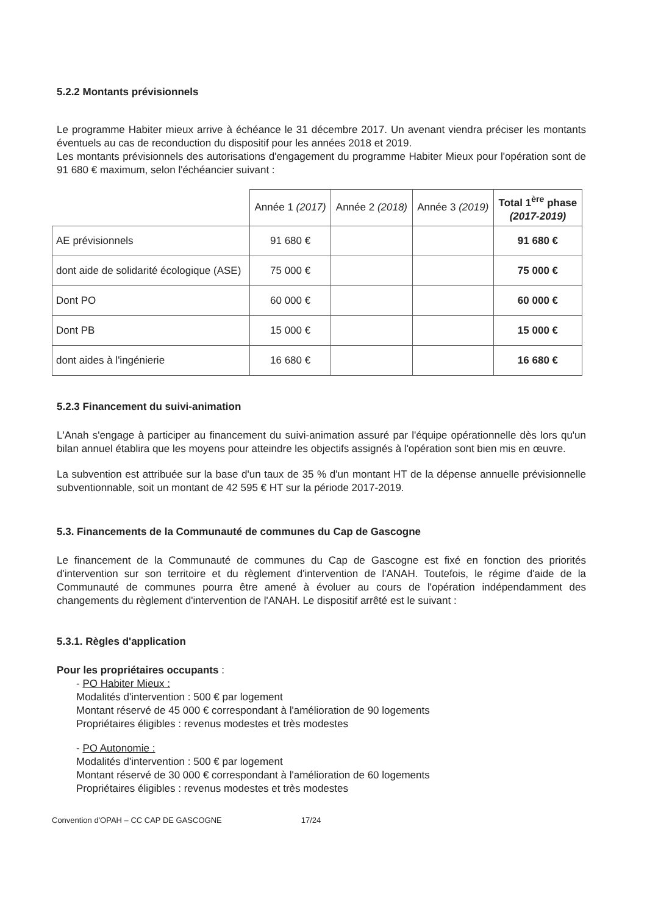5.2.2 Montants prévisionnels
Le programme Habiter mieux arrive à échéance le 31 décembre 2017. Un avenant viendra préciser les montants éventuels au cas de reconduction du dispositif pour les années 2018 et 2019.
Les montants prévisionnels des autorisations d'engagement du programme Habiter Mieux pour l'opération sont de 91 680 € maximum, selon l'échéancier suivant :
| | Année 1 (2017) | Année 2 (2018) | Année 3 (2019) | Total 1<sup>ère</sup> phase (2017-2019) |
| --- | --- | --- | --- | --- |
| AE prévisionnels | 91 680 € | | | 91 680 € |
| dont aide de solidarité écologique (ASE) | 75 000 € | | | 75 000 € |
| Dont PO | 60 000 € | | | 60 000 € |
| Dont PB | 15 000 € | | | 15 000 € |
| dont aides à l'ingénierie | 16 680 € | | | 16 680 € |
5.2.3 Financement du suivi-animation
L'Anah s'engage à participer au financement du suivi-animation assuré par l'équipe opérationnelle dès lors qu'un bilan annuel établira que les moyens pour atteindre les objectifs assignés à l'opération sont bien mis en œuvre.
La subvention est attribuée sur la base d'un taux de 35 % d'un montant HT de la dépense annuelle prévisionnelle subventionnable, soit un montant de 42 595 € HT sur la période 2017-2019.
5.3. Financements de la Communauté de communes du Cap de Gascogne
Le financement de la Communauté de communes du Cap de Gascogne est fixé en fonction des priorités d'intervention sur son territoire et du règlement d'intervention de l'ANAH. Toutefois, le régime d'aide de la Communauté de communes pourra être amené à évoluer au cours de l'opération indépendamment des changements du règlement d'intervention de l'ANAH. Le dispositif arrêté est le suivant :
5.3.1. Règles d'application
Pour les propriétaires occupants :
- PO Habiter Mieux :
Modalités d'intervention : 500 € par logement
Montant réservé de 45 000 € correspondant à l'amélioration de 90 logements
Propriétaires éligibles : revenus modestes et très modestes
- PO Autonomie :
Modalités d'intervention : 500 € par logement
Montant réservé de 30 000 € correspondant à l'amélioration de 60 logements
Propriétaires éligibles : revenus modestes et très modestes
Convention d'OPAH – CC CAP DE GASCOGNE 17/24